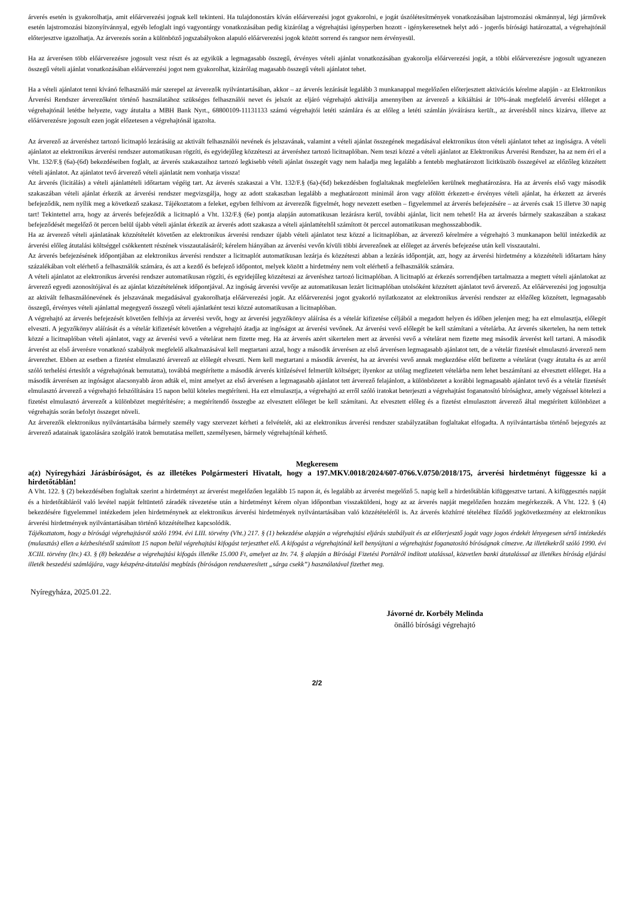árverés esetén is gyakorolhatja, amit előárverezési jognak kell tekinteni. Ha tulajdonostárs kíván előárverezési jogot gyakorolni, e jogát úszólétesítmények vonatkozásában lajstromozási okmánnyal, légi járművek esetén lajstromozási bizonyítvánnyal, egyéb lefoglalt ingó vagyontárgy vonatkozásában pedig kizárólag a végrehajtási igényperben hozott - igénykeresetnek helyt adó - jogerős bírósági határozattal, a végrehajtónál előterjesztve igazolhatja. Az árverezés során a különböző jogszabályokon alapuló előárverezési jogok között sorrend és rangsor nem érvényesül.
Ha az árverésen több előárverezésre jogosult vesz részt és az egyikük a legmagasabb összegű, érvényes vételi ajánlat vonatkozásában gyakorolja előárverezési jogát, a többi előárverezésre jogosult ugyanezen összegű vételi ajánlat vonatkozásában előárverezési jogot nem gyakorolhat, kizárólag magasabb összegű vételi ajánlatot tehet.
Ha a vételi ajánlatot tenni kívánó felhasználó már szerepel az árverezők nyilvántartásában, akkor – az árverés lezárását legalább 3 munkanappal megelőzően előterjesztett aktivációs kérelme alapján - az Elektronikus Árverési Rendszer árverezőként történő használatához szükséges felhasználói nevet és jelszót az eljáró végrehajtó aktiválja amennyiben az árverező a kikiáltási ár 10%-ának megfelelő árverési előleget a végrehajtónál letétbe helyezte, vagy átutalta a MBH Bank Nyrt., 68800109-11131133 számú végrehajtói letéti számlára és az előleg a letéti számlán jóváírásra került., az árverésből nincs kizárva, illetve az előárverezésre jogosult ezen jogát előzetesen a végrehajtónál igazolta.
Az árverező az árveréshez tartozó licitnapló lezárásáig az aktivált felhasználói nevének és jelszavának, valamint a vételi ajánlat összegének megadásával elektronikus úton vételi ajánlatot tehet az ingóságra. A vételi ajánlatot az elektronikus árverési rendszer automatikusan rögzíti, és egyidejűleg közzéteszi az árveréshez tartozó licitnaplóban. Nem teszi közzé a vételi ajánlatot az Elektronikus Árverési Rendszer, ha az nem éri el a Vht. 132/F.§ (6a)-(6d) bekezdéseiben foglalt, az árverés szakaszaihoz tartozó legkisebb vételi ajánlat összegét vagy nem haladja meg legalább a fentebb meghatározott licitküszöb összegével az előzőleg közzétett vételi ajánlatot. Az ajánlatot tevő árverező vételi ajánlatát nem vonhatja vissza!
Az árverés (licitálás) a vételi ajánlattételi időtartam végéig tart. Az árverés szakaszai a Vht. 132/F.§ (6a)-(6d) bekezdésben foglaltaknak megfelelően kerülnek meghatározásra. Ha az árverés első vagy második szakaszában vételi ajánlat érkezik az árverési rendszer megvizsgálja, hogy az adott szakaszban legalább a meghatározott minimál áron vagy afölött érkezett-e érvényes vételi ajánlat, ha érkezett az árverés befejeződik, nem nyílik meg a következő szakasz. Tájékoztatom a feleket, egyben felhívom az árverezők figyelmét, hogy nevezett esetben – figyelemmel az árverés befejezésére – az árverés csak 15 illetve 30 napig tart! Tekintettel arra, hogy az árverés befejeződik a licitnapló a Vht. 132/F.§ (6e) pontja alapján automatikusan lezárásra kerül, további ajánlat, licit nem tehető! Ha az árverés bármely szakaszában a szakasz befejeződését megelőző öt percen belül újabb vételi ajánlat érkezik az árverés adott szakasza a vételi ajánlattételtől számított öt perccel automatikusan meghosszabbodik.
Ha az árverező vételi ajánlatának közzétételét követően az elektronikus árverési rendszer újabb vételi ajánlatot tesz közzé a licitnaplóban, az árverező kérelmére a végrehajtó 3 munkanapon belül intézkedik az árverési előleg átutalási költséggel csökkentett részének visszautalásáról; kérelem hiányában az árverési vevőn kívüli többi árverezőnek az előleget az árverés befejezése után kell visszautalni.
Az árverés befejezésének időpontjában az elektronikus árverési rendszer a licitnaplót automatikusan lezárja és közzéteszi abban a lezárás időpontját, azt, hogy az árverési hirdetmény a közzétételi időtartam hány százalékában volt elérhető a felhasználók számára, és azt a kezdő és befejező időpontot, melyek között a hirdetmény nem volt elérhető a felhasználók számára.
A vételi ajánlatot az elektronikus árverési rendszer automatikusan rögzíti, és egyidejűleg közzéteszi az árveréshez tartozó licitnaplóban. A licitnapló az érkezés sorrendjében tartalmazza a megtett vételi ajánlatokat az árverező egyedi azonosítójával és az ajánlat közzétételének időpontjával. Az ingóság árverési vevője az automatikusan lezárt licitnaplóban utolsóként közzétett ajánlatot tevő árverező. Az előárverezési jog jogosultja az aktivált felhasználónevének és jelszavának megadásával gyakorolhatja előárverezési jogát. Az előárverezési jogot gyakorló nyilatkozatot az elektronikus árverési rendszer az előzőleg közzétett, legmagasabb összegű, érvényes vételi ajánlattal megegyező összegű vételi ajánlatként teszi közzé automatikusan a licitnaplóban.
A végrehajtó az árverés befejezését követően felhívja az árverési vevőt, hogy az árverési jegyzőkönyv aláírása és a vételár kifizetése céljából a megadott helyen és időben jelenjen meg; ha ezt elmulasztja, előlegét elveszti. A jegyzőkönyv aláírását és a vételár kifizetését követően a végrehajtó átadja az ingóságot az árverési vevőnek. Az árverési vevő előlegét be kell számítani a vételárba. Az árverés sikertelen, ha nem tettek közzé a licitnaplóban vételi ajánlatot, vagy az árverési vevő a vételárat nem fizette meg. Ha az árverés azért sikertelen mert az árverési vevő a vételárat nem fizette meg második árverést kell tartani. A második árverést az első árverésre vonatkozó szabályok megfelelő alkalmazásával kell megtartani azzal, hogy a második árverésen az első árverésen legmagasabb ajánlatot tett, de a vételár fizetését elmulasztó árverező nem árverezhet. Ebben az esetben a fizetést elmulasztó árverező az előlegét elveszti. Nem kell megtartani a második árverést, ha az árverési vevő annak megkezdése előtt befizette a vételárat (vagy átutalta és az arról szóló terhelési értesítőt a végrehajtónak bemutatta), továbbá megtérítette a második árverés kitűzésével felmerült költséget; ilyenkor az utólag megfizetett vételárba nem lehet beszámítani az elvesztett előleget. Ha a második árverésen az ingóságot alacsonyabb áron adták el, mint amelyet az első árverésen a legmagasabb ajánlatot tett árverező felajánlott, a különbözetet a korábbi legmagasabb ajánlatot tevő és a vételár fizetését elmulasztó árverező a végrehajtó felszólítására 15 napon belül köteles megtéríteni. Ha ezt elmulasztja, a végrehajtó az erről szóló iratokat beterjeszti a végrehajtást foganatosító bírósághoz, amely végzéssel kötelezi a fizetést elmulasztó árverezőt a különbözet megtérítésére; a megtérítendő összegbe az elvesztett előleget be kell számítani. Az elvesztett előleg és a fizetést elmulasztott árverező által megtérített különbözet a végrehajtás során befolyt összeget növeli.
Az árverezők elektronikus nyilvántartásába bármely személy vagy szervezet kérheti a felvételét, aki az elektronikus árverési rendszer szabályzatában foglaltakat elfogadta. A nyilvántartásba történő bejegyzés az árverező adatainak igazolására szolgáló iratok bemutatása mellett, személyesen, bármely végrehajtónál kérhető.
Megkeresem
a(z) Nyíregyházi Járásbíróságot, és az illetékes Polgármesteri Hivatalt, hogy a 197.MKV.0018/2024/607-0766.V.0750/2018/175, árverési hirdetményt függessze ki a hirdetőtáblán!
A Vht. 122. § (2) bekezdésében foglaltak szerint a hirdetményt az árverést megelőzően legalább 15 napon át, és legalább az árverést megelőző 5. napig kell a hirdetőtáblán kifüggesztve tartani. A kifüggesztés napját és a hirdetőtábláról való levétel napját feltüntető záradék rávezetése után a hirdetményt kérem olyan időpontban visszaküldeni, hogy az az árverés napját megelőzően hozzám megérkezzék. A Vht. 122. § (4) bekezdésére figyelemmel intézkedem jelen hirdetménynek az elektronikus árverési hirdetmények nyilvántartásában való közzétételéről is. Az árverés közhírré tételéhez fűződő jogkövetkezmény az elektronikus árverési hirdetmények nyilvántartásában történő közzétételhez kapcsolódik.
Tájékoztatom, hogy a bírósági végrehajtásról szóló 1994. évi LIII. törvény (Vht.) 217. § (1) bekezdése alapján a végrehajtási eljárás szabályait és az előterjesztő jogát vagy jogos érdekét lényegesen sértő intézkedés (mulasztás) ellen a kézbesítéstől számított 15 napon belül végrehajtási kifogást terjeszthet elő. A kifogást a végrehajtónál kell benyújtani a végrehajtást foganatosító bíróságnak címezve. Az illetékekről szóló 1990. évi XCIII. törvény (Itv.) 43. § (8) bekezdése a végrehajtási kifogás illetéke 15.000 Ft, amelyet az Itv. 74. § alapján a Bírósági Fizetési Portálról indított utalással, közvetlen banki átutalással az illetékes bíróság eljárási illeték beszedési számlájára, vagy készpénz-átutalási megbízás (bíróságon rendszeresített „sárga csekk”) használatával fizethet meg.
Nyíregyháza, 2025.01.22.
Jávorné dr. Korbély Melinda
önálló bírósági végrehajtó
2/2